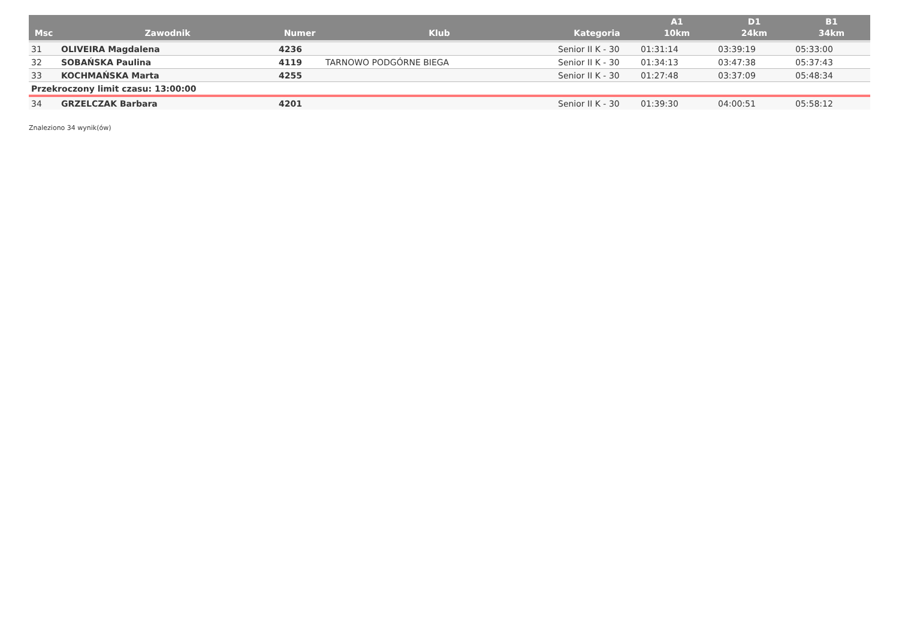| Msc | Zawodnik | Numer | Klub | Kategoria | A1 10km | D1 24km | B1 34km |
| --- | --- | --- | --- | --- | --- | --- | --- |
| 31 | OLIVEIRA Magdalena | 4236 | | Senior II K - 30 | 01:31:14 | 03:39:19 | 05:33:00 |
| 32 | SOBAŃSKA Paulina | 4119 | TARNOWO PODGÓRNE BIEGA | Senior II K - 30 | 01:34:13 | 03:47:38 | 05:37:43 |
| 33 | KOCHMAŃSKA Marta | 4255 | | Senior II K - 30 | 01:27:48 | 03:37:09 | 05:48:34 |
| Przekroczony limit czasu: 13:00:00 | | | | | | | |
| 34 | GRZELCZAK Barbara | 4201 | | Senior II K - 30 | 01:39:30 | 04:00:51 | 05:58:12 |
Znaleziono 34 wynik(ów)